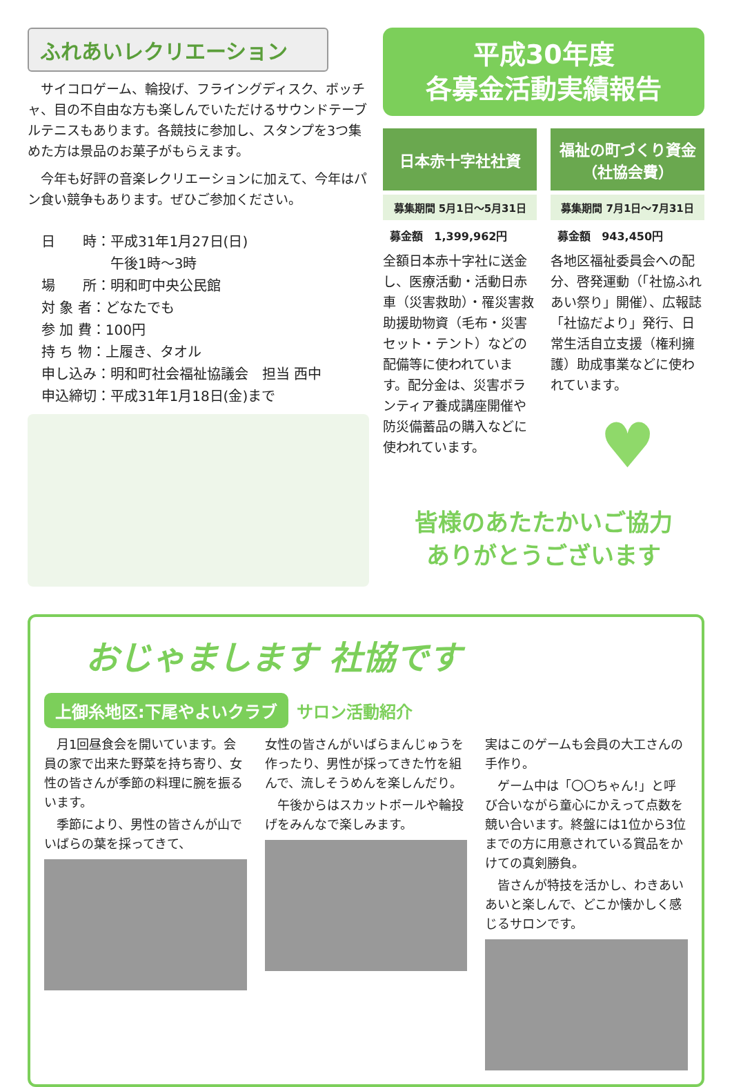ふれあいレクリエーション
サイコロゲーム、輪投げ、フライングディスク、ボッチャ、目の不自由な方も楽しんでいただけるサウンドテーブルテニスもあります。各競技に参加し、スタンプを3つ集めた方は景品のお菓子がもらえます。
今年も好評の音楽レクリエーションに加えて、今年はパン食い競争もあります。ぜひご参加ください。
日　　時：平成31年1月27日(日)
　　　　　午後1時～3時
場　　所：明和町中央公民館
対 象 者：どなたでも
参 加 費：100円
持 ち 物：上履き、タオル
申し込み：明和町社会福祉協議会　担当 西中
申込締切：平成31年1月18日(金)まで
平成30年度
各募金活動実績報告
日本赤十字社社資
募集期間 5月1日～5月31日
募金額　1,399,962円
全額日本赤十字社に送金し、医療活動・活動日赤車（災害救助）・罹災害救助援助物資（毛布・災害セット・テント）などの配備等に使われています。配分金は、災害ボランティア養成講座開催や防災備蓄品の購入などに使われています。
福祉の町づくり資金
（社協会費）
募集期間 7月1日～7月31日
募金額　943,450円
各地区福祉委員会への配分、啓発運動（「社協ふれあい祭り」開催）、広報誌「社協だより」発行、日常生活自立支援（権利擁護）助成事業などに使われています。
♥
皆様のあたたかいご協力
ありがとうございます
おじゃまします 社協です
上御糸地区:下尾やよいクラブ サロン活動紹介
月1回昼食会を開いています。会員の家で出来た野菜を持ち寄り、女性の皆さんが季節の料理に腕を振るいます。
季節により、男性の皆さんが山でいばらの葉を採ってきて、
女性の皆さんがいばらまんじゅうを作ったり、男性が採ってきた竹を組んで、流しそうめんを楽しんだり。
午後からはスカットボールや輪投げをみんなで楽しみます。
実はこのゲームも会員の大工さんの手作り。
ゲーム中は「〇〇ちゃん!」と呼び合いながら童心にかえって点数を競い合います。終盤には1位から3位までの方に用意されている賞品をかけての真剣勝負。
皆さんが特技を活かし、わきあいあいと楽しんで、どこか懐かしく感じるサロンです。